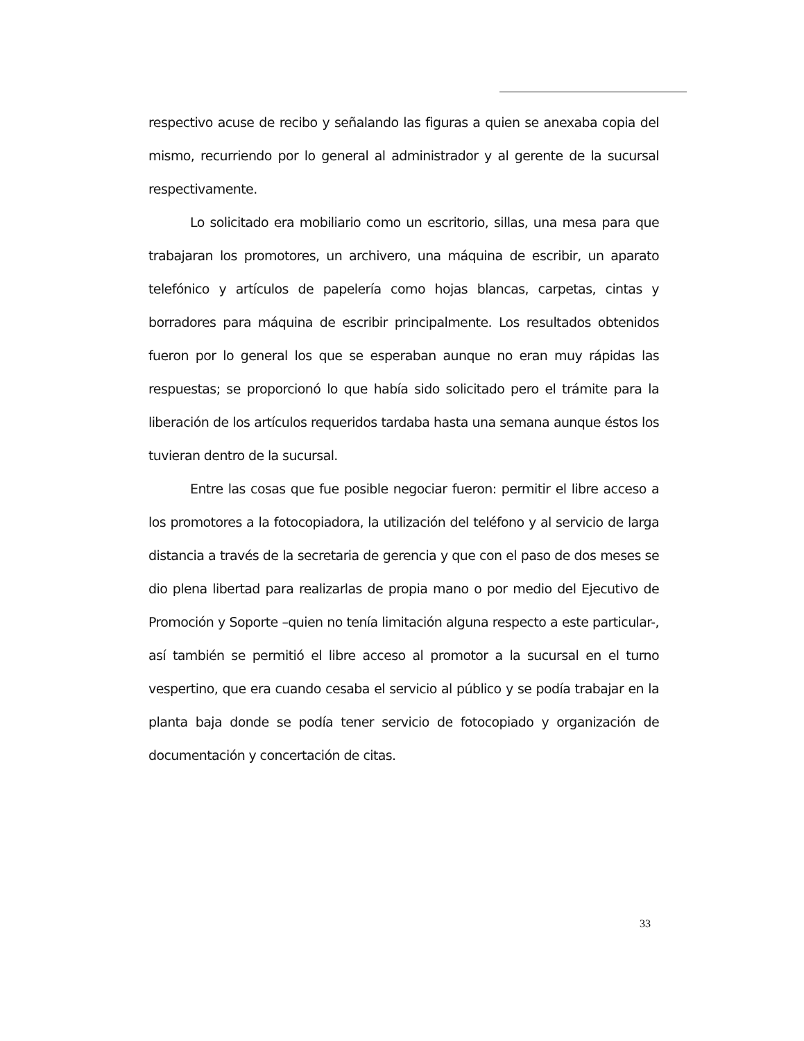respectivo acuse de recibo y señalando las figuras a quien se anexaba copia del mismo, recurriendo por lo general al administrador y al gerente de la sucursal respectivamente.
Lo solicitado era mobiliario como un escritorio, sillas, una mesa para que trabajaran los promotores, un archivero, una máquina de escribir, un aparato telefónico y artículos de papelería como hojas blancas, carpetas, cintas y borradores para máquina de escribir principalmente. Los resultados obtenidos fueron por lo general los que se esperaban aunque no eran muy rápidas las respuestas; se proporcionó lo que había sido solicitado pero el trámite para la liberación de los artículos requeridos tardaba hasta una semana aunque éstos los tuvieran dentro de la sucursal.
Entre las cosas que fue posible negociar fueron: permitir el libre acceso a los promotores a la fotocopiadora, la utilización del teléfono y al servicio de larga distancia a través de la secretaria de gerencia y que con el paso de dos meses se dio plena libertad para realizarlas de propia mano o por medio del Ejecutivo de Promoción y Soporte –quien no tenía limitación alguna respecto a este particular-, así también se permitió el libre acceso al promotor a la sucursal en el turno vespertino, que era cuando cesaba el servicio al público y se podía trabajar en la planta baja donde se podía tener servicio de fotocopiado y organización de documentación y concertación de citas.
33